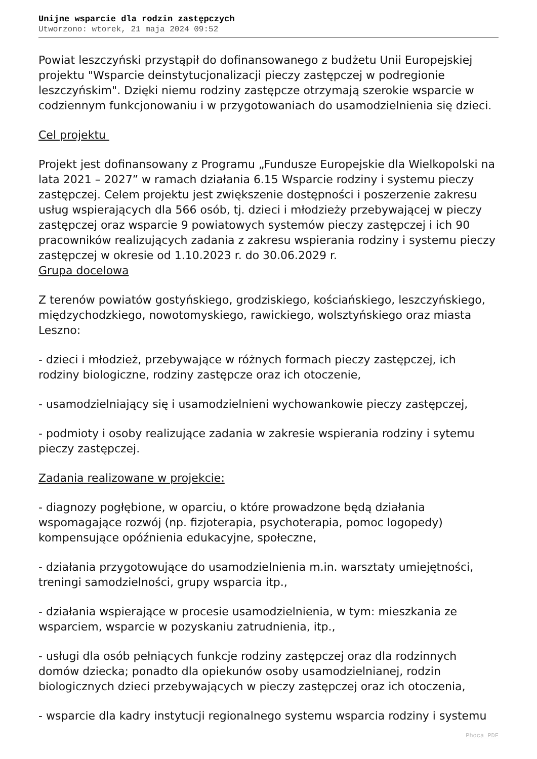Unijne wsparcie dla rodzin zastępczych
Utworzono: wtorek, 21 maja 2024 09:52
Powiat leszczyński przystąpił do dofinansowanego z budżetu Unii Europejskiej projektu "Wsparcie deinstytucjonalizacji pieczy zastępczej w podregionie leszczyńskim". Dzięki niemu rodziny zastępcze otrzymają szerokie wsparcie w codziennym funkcjonowaniu i w przygotowaniach do usamodzielnienia się dzieci.
Cel projektu
Projekt jest dofinansowany z Programu „Fundusze Europejskie dla Wielkopolski na lata 2021 – 2027” w ramach działania 6.15 Wsparcie rodziny i systemu pieczy zastępczej. Celem projektu jest zwiększenie dostępności i poszerzenie zakresu usług wspierających dla 566 osób, tj. dzieci i młodzieży przebywającej w pieczy zastępczej oraz wsparcie 9 powiatowych systemów pieczy zastępczej i ich 90 pracowników realizujących zadania z zakresu wspierania rodziny i systemu pieczy zastępczej w okresie od 1.10.2023 r. do 30.06.2029 r.
Grupa docelowa
Z terenów powiatów gostyńskiego, grodziskiego, kościańskiego, leszczyńskiego, międzychodzkiego, nowotomyskiego, rawickiego, wolsztyńskiego oraz miasta Leszno:
- dzieci i młodzież, przebywające w różnych formach pieczy zastępczej, ich rodziny biologiczne, rodziny zastępcze oraz ich otoczenie,
- usamodzielniający się i usamodzielnieni wychowankowie pieczy zastępczej,
- podmioty i osoby realizujące zadania w zakresie wspierania rodziny i sytemu pieczy zastępczej.
Zadania realizowane w projekcie:
- diagnozy pogłębione, w oparciu, o które prowadzone będą działania wspomagające rozwój (np. fizjoterapia, psychoterapia, pomoc logopedy) kompensujące opóźnienia edukacyjne, społeczne,
- działania przygotowujące do usamodzielnienia m.in. warsztaty umiejętności, treningi samodzielności, grupy wsparcia itp.,
- działania wspierające w procesie usamodzielnienia, w tym: mieszkania ze wsparciem, wsparcie w pozyskaniu zatrudnienia, itp.,
- usługi dla osób pełniących funkcje rodziny zastępczej oraz dla rodzinnych domów dziecka; ponadto dla opiekunów osoby usamodzielnianej, rodzin biologicznych dzieci przebywających w pieczy zastępczej oraz ich otoczenia,
- wsparcie dla kadry instytucji regionalnego systemu wsparcia rodziny i systemu
Phoca PDF